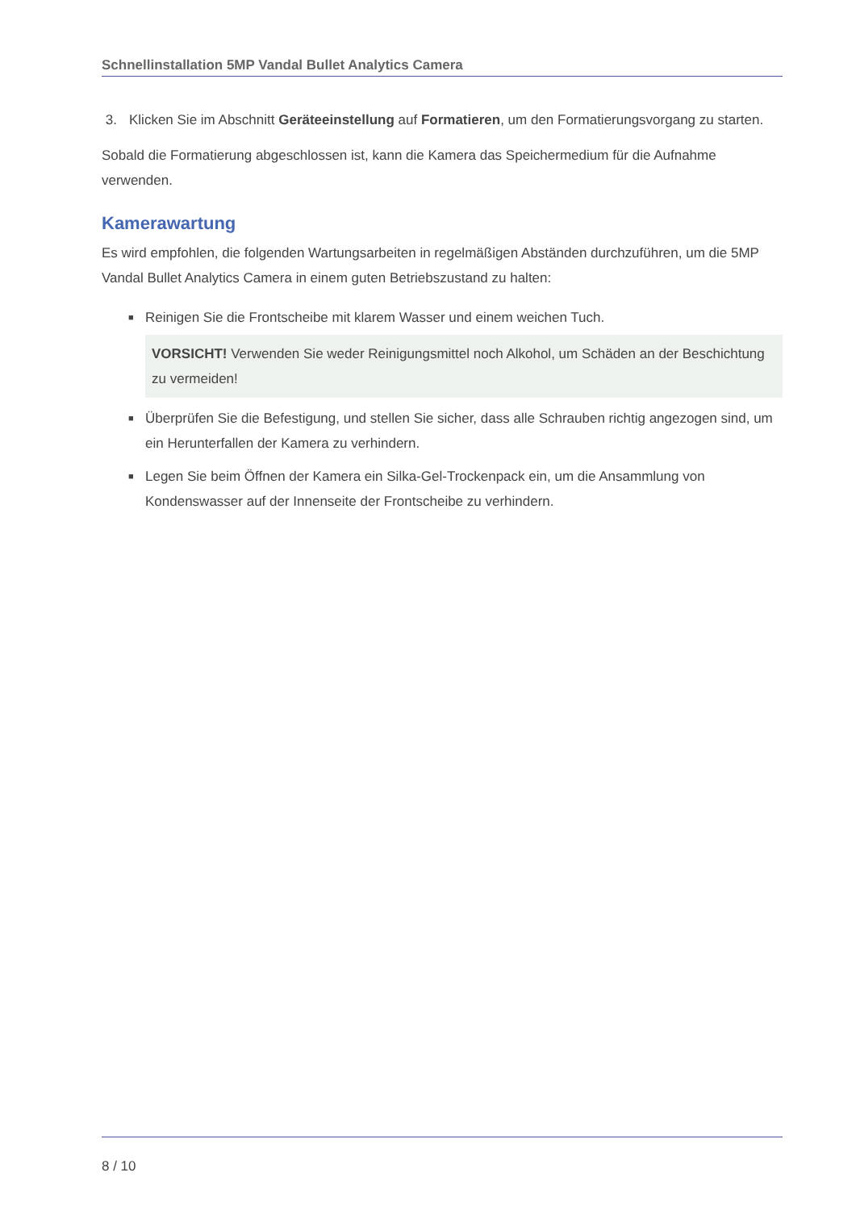Schnellinstallation 5MP Vandal Bullet Analytics Camera
3. Klicken Sie im Abschnitt Geräteeinstellung auf Formatieren, um den Formatierungsvorgang zu starten.
Sobald die Formatierung abgeschlossen ist, kann die Kamera das Speichermedium für die Aufnahme verwenden.
Kamerawartung
Es wird empfohlen, die folgenden Wartungsarbeiten in regelmäßigen Abständen durchzuführen, um die 5MP Vandal Bullet Analytics Camera in einem guten Betriebszustand zu halten:
■ Reinigen Sie die Frontscheibe mit klarem Wasser und einem weichen Tuch.
VORSICHT! Verwenden Sie weder Reinigungsmittel noch Alkohol, um Schäden an der Beschichtung zu vermeiden!
■ Überprüfen Sie die Befestigung, und stellen Sie sicher, dass alle Schrauben richtig angezogen sind, um ein Herunterfallen der Kamera zu verhindern.
■ Legen Sie beim Öffnen der Kamera ein Silka-Gel-Trockenpack ein, um die Ansammlung von Kondenswasser auf der Innenseite der Frontscheibe zu verhindern.
8 / 10